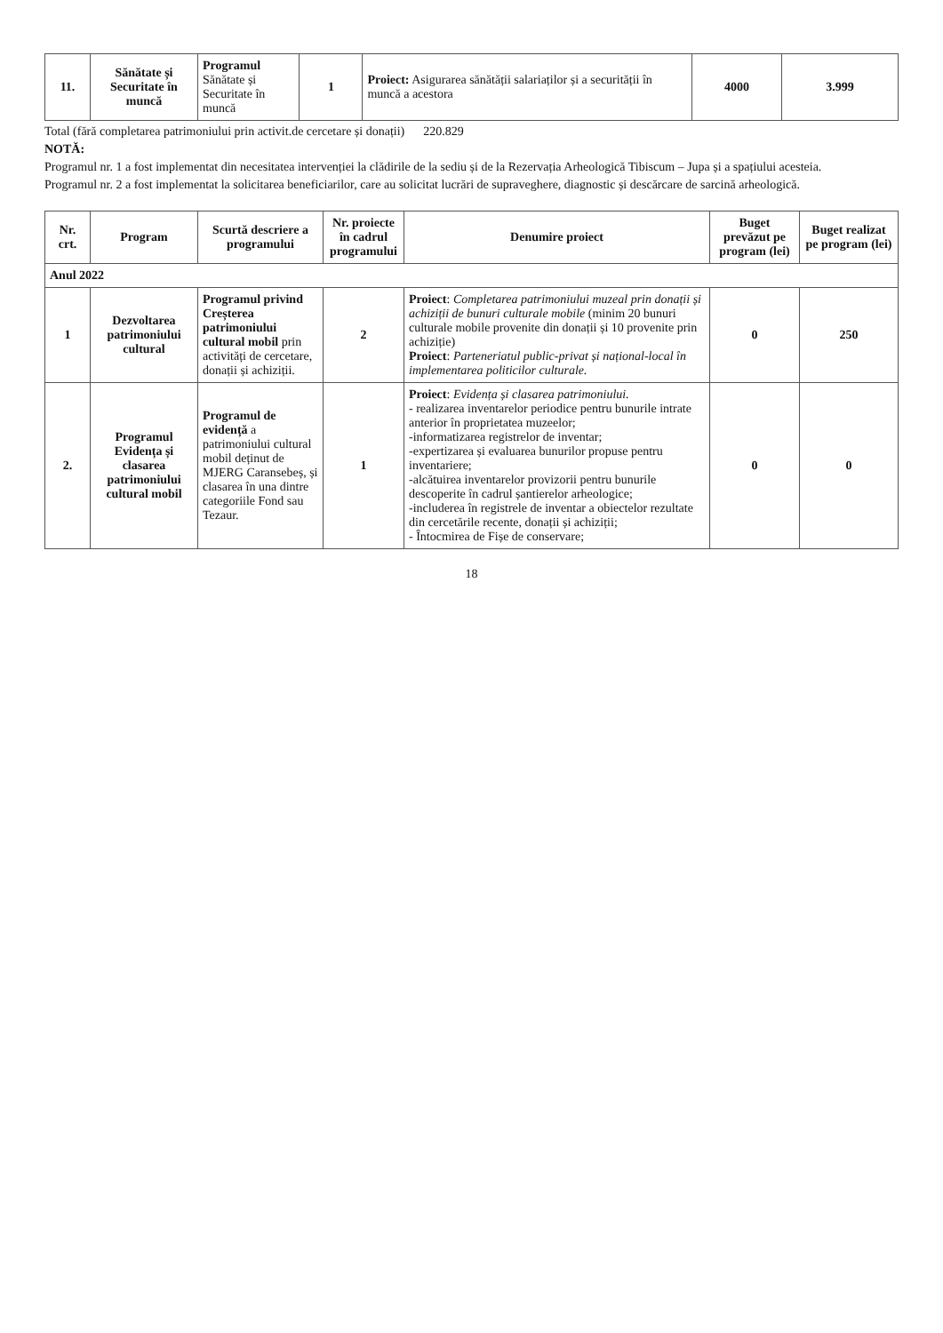| 11. | Sănătate și Securitate în muncă | Programul Sănătate și Securitate în muncă | 1 | Proiect: Asigurarea sănătății salariaților și a securității în muncă a acestora | 4000 | 3.999 |
Total (fără completarea patrimoniului prin activit.de cercetare și donații) 220.829
NOTĂ:
Programul nr. 1 a fost implementat din necesitatea intervenției la clădirile de la sediu și de la Rezervația Arheologică Tibiscum – Jupa și a spațiului acesteia.
Programul nr. 2 a fost implementat la solicitarea beneficiarilor, care au solicitat lucrări de supraveghere, diagnostic și descărcare de sarcină arheologică.
| Nr. crt. | Program | Scurtă descriere a programului | Nr. proiecte în cadrul programului | Denumire proiect | Buget prevăzut pe program (lei) | Buget realizat pe program (lei) |
| --- | --- | --- | --- | --- | --- | --- |
| Anul 2022 | | | | | | |
| 1 | Dezvoltarea patrimoniului cultural | Programul privind Creșterea patrimoniului cultural mobil prin activități de cercetare, donații și achiziții. | 2 | Proiect : Completarea patrimoniului muzeal prin donații și achiziții de bunuri culturale mobile (minim 20 bunuri culturale mobile provenite din donații și 10 provenite prin achiziție) Proiect : Parteneriatul public-privat și național-local în implementarea politicilor culturale. | 0 | 250 |
| 2. | Programul Evidența și clasarea patrimoniului cultural mobil | Programul de evidență a patrimoniului cultural mobil deținut de MJERG Caransebeș, și clasarea în una dintre categoriile Fond sau Tezaur. | 1 | Proiect : Evidența și clasarea patrimoniului. - realizarea inventarelor periodice pentru bunurile intrate anterior în proprietatea muzeelor; -informatizarea registrelor de inventar; -expertizarea și evaluarea bunurilor propuse pentru inventariere; -alcătuirea inventarelor provizorii pentru bunurile descoperite în cadrul șantierelor arheologice; -includerea în registrele de inventar a obiectelor rezultate din cercetările recente, donații și achiziții; - Întocmirea de Fișe de conservare; | 0 | 0 |
18